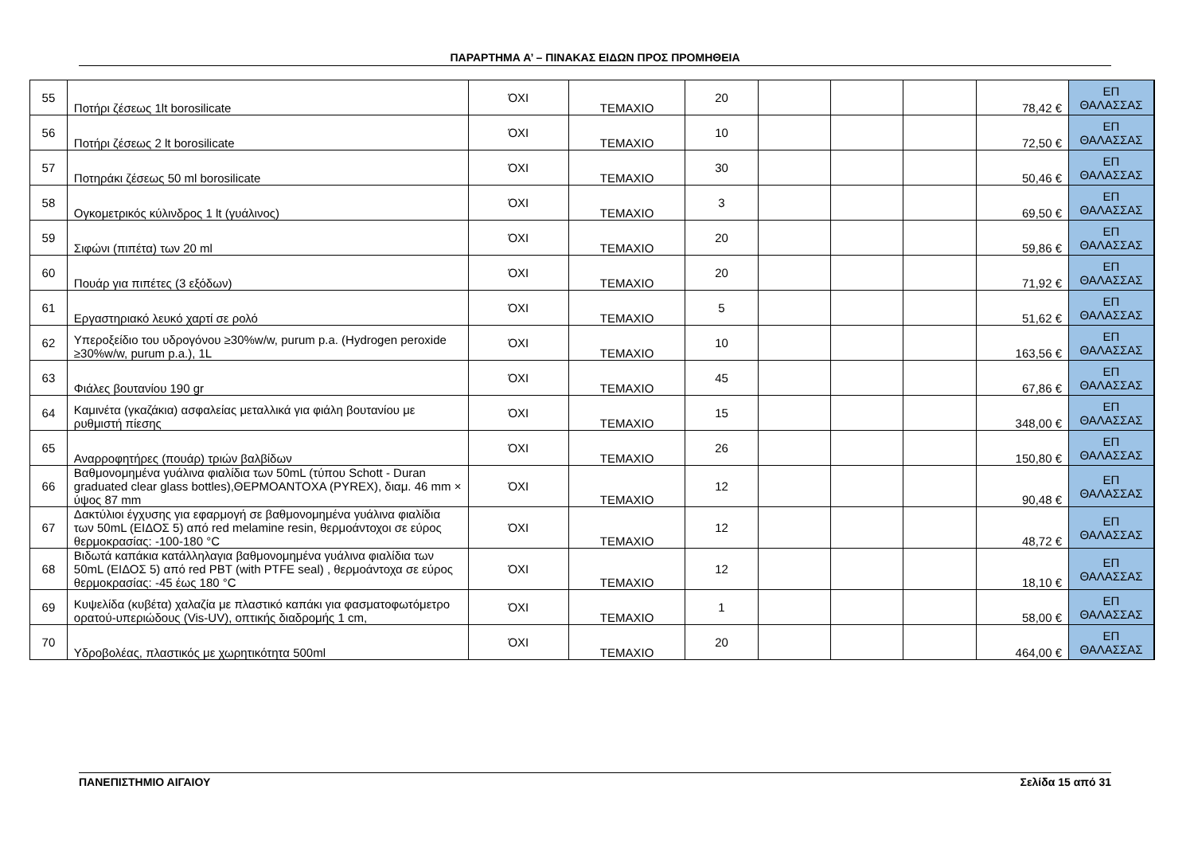ΠΑΡΑΡΤΗΜΑ Α’ – ΠΙΝΑΚΑΣ ΕΙΔΩΝ ΠΡΟΣ ΠΡΟΜΗΘΕΙΑ
| 55 | Ποτήρι ζέσεως 1lt borosilicate | ΌΧΙ | ΤΕΜΑΧΙΟ | 20 | | | | 78,42 € | ΕΠ ΘΑΛΑΣΣΑΣ |
| 56 | Ποτήρι ζέσεως 2 lt borosilicate | ΌΧΙ | ΤΕΜΑΧΙΟ | 10 | | | | 72,50 € | ΕΠ ΘΑΛΑΣΣΑΣ |
| 57 | Ποτηράκι ζέσεως 50 ml borosilicate | ΌΧΙ | ΤΕΜΑΧΙΟ | 30 | | | | 50,46 € | ΕΠ ΘΑΛΑΣΣΑΣ |
| 58 | Ογκομετρικός κύλινδρος 1 lt (γυάλινος) | ΌΧΙ | ΤΕΜΑΧΙΟ | 3 | | | | 69,50 € | ΕΠ ΘΑΛΑΣΣΑΣ |
| 59 | Σιφώνι (πιπέτα) των 20 ml | ΌΧΙ | ΤΕΜΑΧΙΟ | 20 | | | | 59,86 € | ΕΠ ΘΑΛΑΣΣΑΣ |
| 60 | Πουάρ για πιπέτες (3 εξόδων) | ΌΧΙ | ΤΕΜΑΧΙΟ | 20 | | | | 71,92 € | ΕΠ ΘΑΛΑΣΣΑΣ |
| 61 | Εργαστηριακό λευκό χαρτί σε ρολό | ΌΧΙ | ΤΕΜΑΧΙΟ | 5 | | | | 51,62 € | ΕΠ ΘΑΛΑΣΣΑΣ |
| 62 | Υπεροξείδιο του υδρογόνου ≥30%w/w, purum p.a. (Hydrogen peroxide ≥30%w/w, purum p.a.), 1L | ΌΧΙ | ΤΕΜΑΧΙΟ | 10 | | | | 163,56 € | ΕΠ ΘΑΛΑΣΣΑΣ |
| 63 | Φιάλες βουτανίου 190 gr | ΌΧΙ | ΤΕΜΑΧΙΟ | 45 | | | | 67,86 € | ΕΠ ΘΑΛΑΣΣΑΣ |
| 64 | Καμινέτα (γκαζάκια) ασφαλείας μεταλλικά για φιάλη βουτανίου με ρυθμιστή πίεσης | ΌΧΙ | ΤΕΜΑΧΙΟ | 15 | | | | 348,00 € | ΕΠ ΘΑΛΑΣΣΑΣ |
| 65 | Αναρροφητήρες (πουάρ) τριών βαλβίδων | ΌΧΙ | ΤΕΜΑΧΙΟ | 26 | | | | 150,80 € | ΕΠ ΘΑΛΑΣΣΑΣ |
| 66 | Βαθμονομημένα γυάλινα φιαλίδια των 50mL (τύπου Schott - Duran graduated clear glass bottles),ΘΕΡΜΟΑΝΤΟΧΑ (PYREX), διαμ. 46 mm × ύψος 87 mm | ΌΧΙ | ΤΕΜΑΧΙΟ | 12 | | | | 90,48 € | ΕΠ ΘΑΛΑΣΣΑΣ |
| 67 | Δακτύλιοι έγχυσης για εφαρμογή σε βαθμονομημένα γυάλινα φιαλίδια των 50mL (ΕΙΔΟΣ 5) από red melamine resin, θερμοάντοχοι σε εύρος θερμοκρασίας: -100-180 °C | ΌΧΙ | ΤΕΜΑΧΙΟ | 12 | | | | 48,72 € | ΕΠ ΘΑΛΑΣΣΑΣ |
| 68 | Βιδωτά καπάκια κατάλληλαγια βαθμονομημένα γυάλινα φιαλίδια των 50mL (ΕΙΔΟΣ 5) από red PBT (with PTFE seal) , θερμοάντοχα σε εύρος θερμοκρασίας: -45 έως 180 °C | ΌΧΙ | ΤΕΜΑΧΙΟ | 12 | | | | 18,10 € | ΕΠ ΘΑΛΑΣΣΑΣ |
| 69 | Κυψελίδα (κυβέτα) χαλαζία με πλαστικό καπάκι για φασματοφωτόμετρο ορατού-υπεριώδους (Vis-UV), οπτικής διαδρομής 1 cm, | ΌΧΙ | ΤΕΜΑΧΙΟ | 1 | | | | 58,00 € | ΕΠ ΘΑΛΑΣΣΑΣ |
| 70 | Υδροβολέας, πλαστικός με χωρητικότητα 500ml | ΌΧΙ | ΤΕΜΑΧΙΟ | 20 | | | | 464,00 € | ΕΠ ΘΑΛΑΣΣΑΣ |
ΠΑΝΕΠΙΣΤΗΜΙΟ ΑΙΓΑΙΟΥ Σελίδα 15 από 31